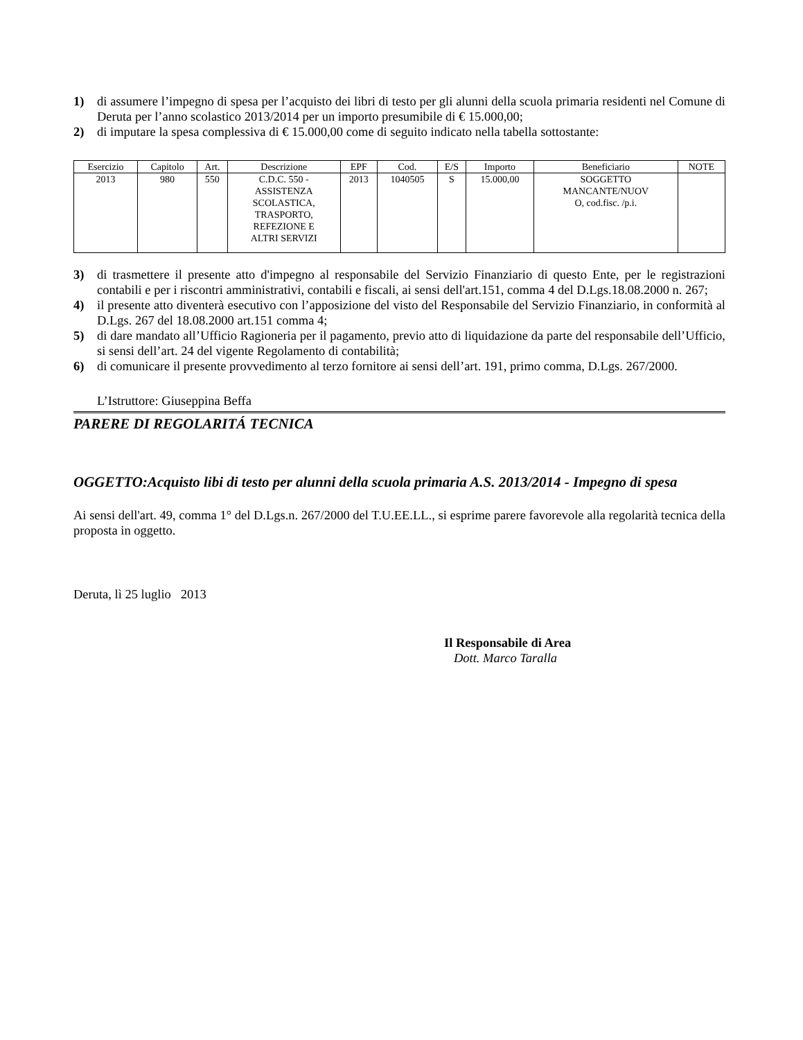1) di assumere l’impegno di spesa per l’acquisto dei libri di testo per gli alunni della scuola primaria residenti nel Comune di Deruta per l’anno scolastico 2013/2014 per un importo presumibile di € 15.000,00;
2) di imputare la spesa complessiva di € 15.000,00 come di seguito indicato nella tabella sottostante:
| Esercizio | Capitolo | Art. | Descrizione | EPF | Cod. | E/S | Importo | Beneficiario | NOTE |
| --- | --- | --- | --- | --- | --- | --- | --- | --- | --- |
| 2013 | 980 | 550 | C.D.C. 550 - ASSISTENZA SCOLASTICA, TRASPORTO, REFEZIONE E ALTRI SERVIZI | 2013 | 1040505 | S | 15.000,00 | SOGGETTO MANCANTE/NUOV O, cod.fisc. /p.i. | |
3) di trasmettere il presente atto d'impegno al responsabile del Servizio Finanziario di questo Ente, per le registrazioni contabili e per i riscontri amministrativi, contabili e fiscali, ai sensi dell'art.151, comma 4 del D.Lgs.18.08.2000 n. 267;
4) il presente atto diventerà esecutivo con l’apposizione del visto del Responsabile del Servizio Finanziario, in conformità al D.Lgs. 267 del 18.08.2000 art.151 comma 4;
5) di dare mandato all’Ufficio Ragioneria per il pagamento, previo atto di liquidazione da parte del responsabile dell’Ufficio, si sensi dell’art. 24 del vigente Regolamento di contabilità;
6) di comunicare il presente provvedimento al terzo fornitore ai sensi dell’art. 191, primo comma, D.Lgs. 267/2000.
L’Istruttore: Giuseppina Beffa
PARERE DI REGOLARITÁ TECNICA
OGGETTO:Acquisto libi di testo per alunni della scuola primaria A.S. 2013/2014 - Impegno di spesa
Ai sensi dell'art. 49, comma 1° del D.Lgs.n. 267/2000 del T.U.EE.LL., si esprime parere favorevole alla regolarità tecnica della proposta in oggetto.
Deruta, lì 25 luglio 2013
Il Responsabile di Area
Dott. Marco Taralla